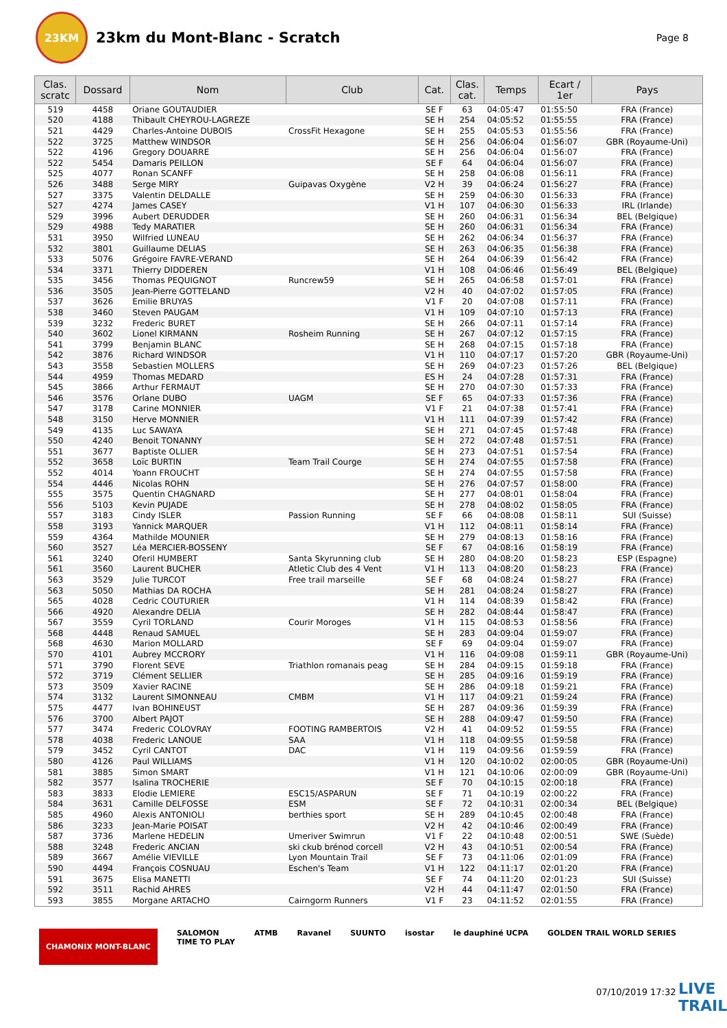23KM
23km du Mont-Blanc - Scratch
Page 8
| Clas. scratc | Dossard | Nom | Club | Cat. | Clas. cat. | Temps | Ecart / 1er | Pays |
| --- | --- | --- | --- | --- | --- | --- | --- | --- |
| 519 | 4458 | Oriane GOUTAUDIER | | SE F | 63 | 04:05:47 | 01:55:50 | FRA (France) |
| 520 | 4188 | Thibault CHEYROU-LAGREZE | | SE H | 254 | 04:05:52 | 01:55:55 | FRA (France) |
| 521 | 4429 | Charles-Antoine DUBOIS | CrossFit Hexagone | SE H | 255 | 04:05:53 | 01:55:56 | FRA (France) |
| 522 | 3725 | Matthew WINDSOR | | SE H | 256 | 04:06:04 | 01:56:07 | GBR (Royaume-Uni) |
| 522 | 4196 | Gregory DOUARRE | | SE H | 256 | 04:06:04 | 01:56:07 | FRA (France) |
| 522 | 5454 | Damaris PEILLON | | SE F | 64 | 04:06:04 | 01:56:07 | FRA (France) |
| 525 | 4077 | Ronan SCANFF | | SE H | 258 | 04:06:08 | 01:56:11 | FRA (France) |
| 526 | 3488 | Serge MIRY | Guipavas Oxygène | V2 H | 39 | 04:06:24 | 01:56:27 | FRA (France) |
| 527 | 3375 | Valentin DELDALLE | | SE H | 259 | 04:06:30 | 01:56:33 | FRA (France) |
| 527 | 4274 | James CASEY | | V1 H | 107 | 04:06:30 | 01:56:33 | IRL (Irlande) |
| 529 | 3996 | Aubert DERUDDER | | SE H | 260 | 04:06:31 | 01:56:34 | BEL (Belgique) |
| 529 | 4988 | Tedy MARATIER | | SE H | 260 | 04:06:31 | 01:56:34 | FRA (France) |
| 531 | 3950 | Wilfried LUNEAU | | SE H | 262 | 04:06:34 | 01:56:37 | FRA (France) |
| 532 | 3801 | Guillaume DELIAS | | SE H | 263 | 04:06:35 | 01:56:38 | FRA (France) |
| 533 | 5076 | Grégoire FAVRE-VERAND | | SE H | 264 | 04:06:39 | 01:56:42 | FRA (France) |
| 534 | 3371 | Thierry DIDDEREN | | V1 H | 108 | 04:06:46 | 01:56:49 | BEL (Belgique) |
| 535 | 3456 | Thomas PEQUIGNOT | Runcrew59 | SE H | 265 | 04:06:58 | 01:57:01 | FRA (France) |
| 536 | 3505 | Jean-Pierre GOTTELAND | | V2 H | 40 | 04:07:02 | 01:57:05 | FRA (France) |
| 537 | 3626 | Emilie BRUYAS | | V1 F | 20 | 04:07:08 | 01:57:11 | FRA (France) |
| 538 | 3460 | Steven PAUGAM | | V1 H | 109 | 04:07:10 | 01:57:13 | FRA (France) |
| 539 | 3232 | Frederic BURET | | SE H | 266 | 04:07:11 | 01:57:14 | FRA (France) |
| 540 | 3602 | Lionel KIRMANN | Rosheim Running | SE H | 267 | 04:07:12 | 01:57:15 | FRA (France) |
| 541 | 3799 | Benjamin BLANC | | SE H | 268 | 04:07:15 | 01:57:18 | FRA (France) |
| 542 | 3876 | Richard WINDSOR | | V1 H | 110 | 04:07:17 | 01:57:20 | GBR (Royaume-Uni) |
| 543 | 3558 | Sebastien MOLLERS | | SE H | 269 | 04:07:23 | 01:57:26 | BEL (Belgique) |
| 544 | 4959 | Thomas MEDARD | | ES H | 24 | 04:07:28 | 01:57:31 | FRA (France) |
| 545 | 3866 | Arthur FERMAUT | | SE H | 270 | 04:07:30 | 01:57:33 | FRA (France) |
| 546 | 3576 | Orlane DUBO | UAGM | SE F | 65 | 04:07:33 | 01:57:36 | FRA (France) |
| 547 | 3178 | Carine MONNIER | | V1 F | 21 | 04:07:38 | 01:57:41 | FRA (France) |
| 548 | 3150 | Herve MONNIER | | V1 H | 111 | 04:07:39 | 01:57:42 | FRA (France) |
| 549 | 4135 | Luc SAWAYA | | SE H | 271 | 04:07:45 | 01:57:48 | FRA (France) |
| 550 | 4240 | Benoit TONANNY | | SE H | 272 | 04:07:48 | 01:57:51 | FRA (France) |
| 551 | 3677 | Baptiste OLLIER | | SE H | 273 | 04:07:51 | 01:57:54 | FRA (France) |
| 552 | 3658 | Loïc BURTIN | Team Trail Courge | SE H | 274 | 04:07:55 | 01:57:58 | FRA (France) |
| 552 | 4014 | Yoann FROUCHT | | SE H | 274 | 04:07:55 | 01:57:58 | FRA (France) |
| 554 | 4446 | Nicolas ROHN | | SE H | 276 | 04:07:57 | 01:58:00 | FRA (France) |
| 555 | 3575 | Quentin CHAGNARD | | SE H | 277 | 04:08:01 | 01:58:04 | FRA (France) |
| 556 | 5103 | Kevin PUJADE | | SE H | 278 | 04:08:02 | 01:58:05 | FRA (France) |
| 557 | 3183 | Cindy ISLER | Passion Running | SE F | 66 | 04:08:08 | 01:58:11 | SUI (Suisse) |
| 558 | 3193 | Yannick MARQUER | | V1 H | 112 | 04:08:11 | 01:58:14 | FRA (France) |
| 559 | 4364 | Mathilde MOUNIER | | SE H | 279 | 04:08:13 | 01:58:16 | FRA (France) |
| 560 | 3527 | Léa MERCIER-BOSSENY | | SE F | 67 | 04:08:16 | 01:58:19 | FRA (France) |
| 561 | 3240 | Oferil HUMBERT | Santa Skyrunning club | SE H | 280 | 04:08:20 | 01:58:23 | ESP (Espagne) |
| 561 | 3560 | Laurent BUCHER | Atletic Club des 4 Vent | V1 H | 113 | 04:08:20 | 01:58:23 | FRA (France) |
| 563 | 3529 | Julie TURCOT | Free trail marseille | SE F | 68 | 04:08:24 | 01:58:27 | FRA (France) |
| 563 | 5050 | Mathias DA ROCHA | | SE H | 281 | 04:08:24 | 01:58:27 | FRA (France) |
| 565 | 4028 | Cedric COUTURIER | | V1 H | 114 | 04:08:39 | 01:58:42 | FRA (France) |
| 566 | 4920 | Alexandre DELIA | | SE H | 282 | 04:08:44 | 01:58:47 | FRA (France) |
| 567 | 3559 | Cyril TORLAND | Courir Moroges | V1 H | 115 | 04:08:53 | 01:58:56 | FRA (France) |
| 568 | 4448 | Renaud SAMUEL | | SE H | 283 | 04:09:04 | 01:59:07 | FRA (France) |
| 568 | 4630 | Marion MOLLARD | | SE F | 69 | 04:09:04 | 01:59:07 | FRA (France) |
| 570 | 4101 | Aubrey MCCRORY | | V1 H | 116 | 04:09:08 | 01:59:11 | GBR (Royaume-Uni) |
| 571 | 3790 | Florent SEVE | Triathlon romanais peag | SE H | 284 | 04:09:15 | 01:59:18 | FRA (France) |
| 572 | 3719 | Clément SELLIER | | SE H | 285 | 04:09:16 | 01:59:19 | FRA (France) |
| 573 | 3509 | Xavier RACINE | | SE H | 286 | 04:09:18 | 01:59:21 | FRA (France) |
| 574 | 3132 | Laurent SIMONNEAU | CMBM | V1 H | 117 | 04:09:21 | 01:59:24 | FRA (France) |
| 575 | 4477 | Ivan BOHINEUST | | SE H | 287 | 04:09:36 | 01:59:39 | FRA (France) |
| 576 | 3700 | Albert PAJOT | | SE H | 288 | 04:09:47 | 01:59:50 | FRA (France) |
| 577 | 3474 | Frederic COLOVRAY | FOOTING RAMBERTOIS | V2 H | 41 | 04:09:52 | 01:59:55 | FRA (France) |
| 578 | 4038 | Frederic LANOUE | SAA | V1 H | 118 | 04:09:55 | 01:59:58 | FRA (France) |
| 579 | 3452 | Cyril CANTOT | DAC | V1 H | 119 | 04:09:56 | 01:59:59 | FRA (France) |
| 580 | 4126 | Paul WILLIAMS | | V1 H | 120 | 04:10:02 | 02:00:05 | GBR (Royaume-Uni) |
| 581 | 3885 | Simon SMART | | V1 H | 121 | 04:10:06 | 02:00:09 | GBR (Royaume-Uni) |
| 582 | 3577 | Isalina TROCHERIE | | SE F | 70 | 04:10:15 | 02:00:18 | FRA (France) |
| 583 | 3833 | Elodie LEMIERE | ESC15/ASPARUN | SE F | 71 | 04:10:19 | 02:00:22 | FRA (France) |
| 584 | 3631 | Camille DELFOSSE | ESM | SE F | 72 | 04:10:31 | 02:00:34 | BEL (Belgique) |
| 585 | 4960 | Alexis ANTONIOLI | berthies sport | SE H | 289 | 04:10:45 | 02:00:48 | FRA (France) |
| 586 | 3233 | Jean-Marie POISAT | | V2 H | 42 | 04:10:46 | 02:00:49 | FRA (France) |
| 587 | 3736 | Marlene HEDELIN | Umeriver Swimrun | V1 F | 22 | 04:10:48 | 02:00:51 | SWE (Suède) |
| 588 | 3248 | Frederic ANCIAN | ski ckub brénod corcell | V2 H | 43 | 04:10:51 | 02:00:54 | FRA (France) |
| 589 | 3667 | Amélie VIEVILLE | Lyon Mountain Trail | SE F | 73 | 04:11:06 | 02:01:09 | FRA (France) |
| 590 | 4494 | François COSNUAU | Eschen's Team | V1 H | 122 | 04:11:17 | 02:01:20 | FRA (France) |
| 591 | 3675 | Elisa MANETTI | | SE F | 74 | 04:11:20 | 02:01:23 | SUI (Suisse) |
| 592 | 3511 | Rachid AHRES | | V2 H | 44 | 04:11:47 | 02:01:50 | FRA (France) |
| 593 | 3855 | Morgane ARTACHO | Cairngorm Runners | V1 F | 23 | 04:11:52 | 02:01:55 | FRA (France) |
CHAMONIX MONT-BLANC SALOMON
TIME TO PLAY ATMB Ravanel SUUNTO isostar le dauphiné UCPA GOLDEN TRAIL WORLD SERIES
07/10/2019 17:32
LIVE
TRAIL